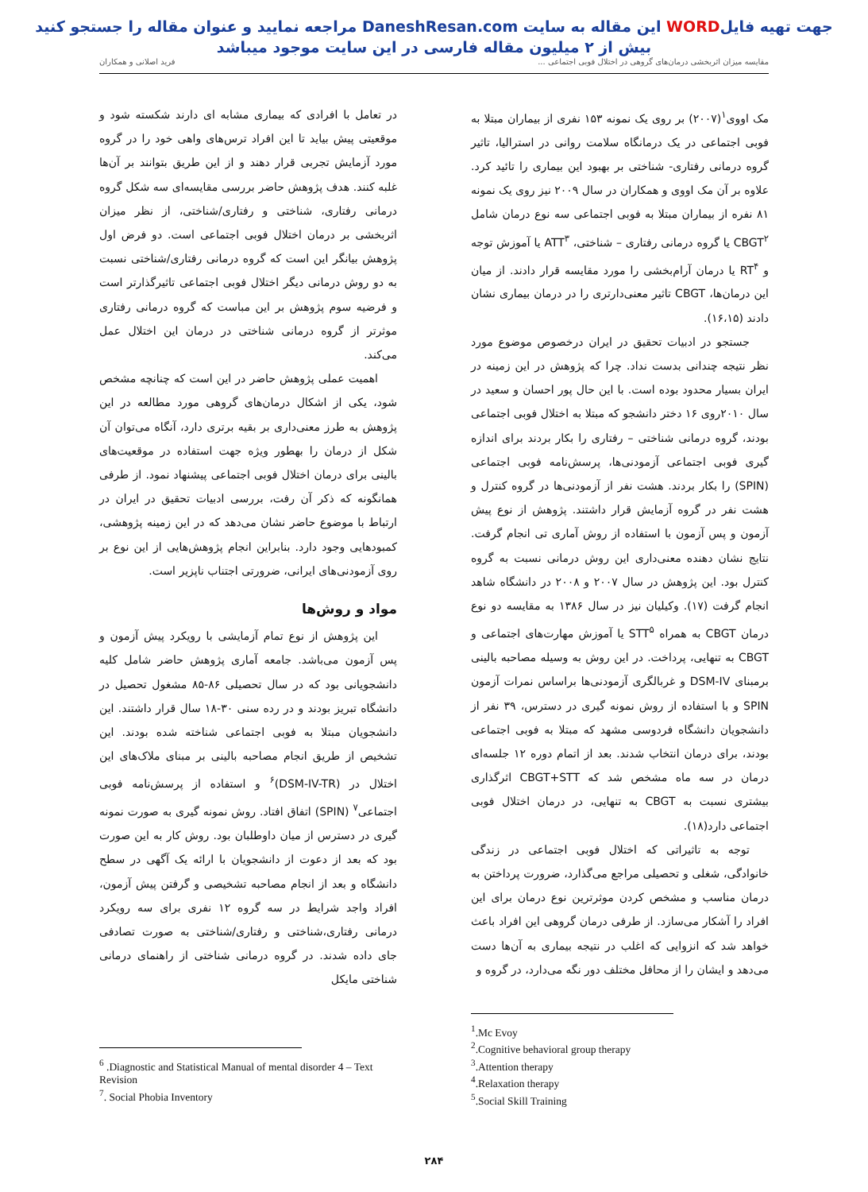جهت تهیه فایلWORD این مقاله به سایت DaneshResan.com مراجعه نمایید و عنوان مقاله را جستجو کنید
بیش از ۲ میلیون مقاله فارسی در این سایت موجود میباشد
مقایسه میزان اثربخشی درمان‌های گروهی در اختلال فوبی اجتماعی ... فرید اصلانی و همکاران
مک اووی<sup>۱</sup>(۲۰۰۷) بر روی یک نمونه ۱۵۳ نفری از بیماران مبتلا به فوبی اجتماعی در یک درمانگاه سلامت روانی در استرالیا، تاثیر گروه درمانی رفتاری- شناختی بر بهبود این بیماری را تائید کرد. علاوه بر آن مک اووی و همکاران در سال ۲۰۰۹ نیز روی یک نمونه ۸۱ نفره از بیماران مبتلا به فوبی اجتماعی سه نوع درمان شامل CBGT<sup>۲</sup> یا گروه درمانی رفتاری – شناختی، ATT<sup>۳</sup> یا آموزش توجه و RT<sup>۴</sup> یا درمان آرام‌بخشی را مورد مقایسه قرار دادند. از میان این درمان‌ها، CBGT تاثیر معنی‌دارتری را در درمان بیماری نشان دادند (۱۶،۱۵).
جستجو در ادبیات تحقیق در ایران درخصوص موضوع مورد نظر نتیجه چندانی بدست نداد. چرا که پژوهش در این زمینه در ایران بسیار محدود بوده است. با این حال پور احسان و سعید در سال ۲۰۱۰روی ۱۶ دختر دانشجو که مبتلا به اختلال فوبی اجتماعی بودند، گروه درمانی شناختی – رفتاری را بکار بردند برای اندازه گیری فوبی اجتماعی آزمودنی‌ها، پرسش‌نامه فوبی اجتماعی (SPIN) را بکار بردند. هشت نفر از آزمودنی‌ها در گروه کنترل و هشت نفر در گروه آزمایش قرار داشتند. پژوهش از نوع پیش آزمون و پس آزمون با استفاده از روش آماری تی انجام گرفت. نتایج نشان دهنده معنی‌داری این روش درمانی نسبت به گروه کنترل بود. این پژوهش در سال ۲۰۰۷ و ۲۰۰۸ در دانشگاه شاهد انجام گرفت (۱۷). وکیلیان نیز در سال ۱۳۸۶ به مقایسه دو نوع درمان CBGT به همراه STT<sup>۵</sup> یا آموزش مهارت‌های اجتماعی و CBGT به تنهایی، پرداخت. در این روش به وسیله مصاحبه بالینی برمبنای DSM-IV و غربالگری آزمودنی‌ها براساس نمرات آزمون SPIN و با استفاده از روش نمونه گیری در دسترس، ۳۹ نفر از دانشجویان دانشگاه فردوسی مشهد که مبتلا به فوبی اجتماعی بودند، برای درمان انتخاب شدند. بعد از اتمام دوره ۱۲ جلسه‌ای درمان در سه ماه مشخص شد که CBGT+STT اثرگذاری بیشتری نسبت به CBGT به تنهایی، در درمان اختلال فوبی اجتماعی دارد(۱۸).
توجه به تاثیراتی که اختلال فوبی اجتماعی در زندگی خانوادگی، شغلی و تحصیلی مراجع می‌گذارد، ضرورت پرداختن به درمان مناسب و مشخص کردن موثرترین نوع درمان برای این افراد را آشکار می‌سازد. از طرفی درمان گروهی این افراد باعث خواهد شد که انزوایی که اغلب در نتیجه بیماری به آن‌ها دست می‌دهد و ایشان را از محافل مختلف دور نگه می‌دارد، در گروه و
<sup>1</sup>.Mc Evoy
<sup>2</sup>.Cognitive behavioral group therapy
<sup>3</sup>.Attention therapy
<sup>4</sup>.Relaxation therapy
<sup>5</sup>.Social Skill Training
در تعامل با افرادی که بیماری مشابه ای دارند شکسته شود و موقعیتی پیش بیاید تا این افراد ترس‌های واهی خود را در گروه مورد آزمایش تجربی قرار دهند و از این طریق بتوانند بر آن‌ها غلبه کنند. هدف پژوهش حاضر بررسی مقایسه‌ای سه شکل گروه درمانی رفتاری، شناختی و رفتاری/شناختی، از نظر میزان اثربخشی بر درمان اختلال فوبی اجتماعی است. دو فرض اول پژوهش بیانگر این است که گروه درمانی رفتاری/شناختی نسبت به دو روش درمانی دیگر اختلال فوبی اجتماعی تاثیرگذارتر است و فرضیه سوم پژوهش بر این مباست که گروه درمانی رفتاری موثرتر از گروه درمانی شناختی در درمان این اختلال عمل می‌کند.
اهمیت عملی پژوهش حاضر در این است که چنانچه مشخص شود، یکی از اشکال درمان‌های گروهی مورد مطالعه در این پژوهش به طرز معنی‌داری بر بقیه برتری دارد، آنگاه می‌توان آن شکل از درمان را بهطور ویژه جهت استفاده در موقعیت‌های بالینی برای درمان اختلال فوبی اجتماعی پیشنهاد نمود. از طرفی همانگونه که ذکر آن رفت، بررسی ادبیات تحقیق در ایران در ارتباط با موضوع حاضر نشان می‌دهد که در این زمینه پژوهشی، کمبودهایی وجود دارد. بنابراین انجام پژوهش‌هایی از این نوع بر روی آزمودنی‌های ایرانی، ضرورتی اجتناب ناپزیر است.
مواد و روش‌ها
این پژوهش از نوع تمام آزمایشی با رویکرد پیش آزمون و پس آزمون می‌باشد. جامعه آماری پژوهش حاضر شامل کلیه دانشجویانی بود که در سال تحصیلی ۸۶-۸۵ مشغول تحصیل در دانشگاه تبریز بودند و در رده سنی ۳۰-۱۸ سال قرار داشتند. این دانشجویان مبتلا به فوبی اجتماعی شناخته شده بودند. این تشخیص از طریق انجام مصاحبه بالینی بر مبنای ملاک‌های این اختلال در (DSM-IV-TR)<sup>۶</sup> و استفاده از پرسش‌نامه فوبی اجتماعی<sup>۷</sup> (SPIN) اتفاق افتاد. روش نمونه گیری به صورت نمونه گیری در دسترس از میان داوطلبان بود. روش کار به این صورت بود که بعد از دعوت از دانشجویان با ارائه یک آگهی در سطح دانشگاه و بعد از انجام مصاحبه تشخیصی و گرفتن پیش آزمون، افراد واجد شرایط در سه گروه ۱۲ نفری برای سه رویکرد درمانی رفتاری،شناختی و رفتاری/شناختی به صورت تصادفی جای داده شدند. در گروه درمانی شناختی از راهنمای درمانی شناختی مایکل
<sup>6</sup> .Diagnostic and Statistical Manual of mental disorder 4 – Text Revision
<sup>7</sup>. Social Phobia Inventory
۲۸۴